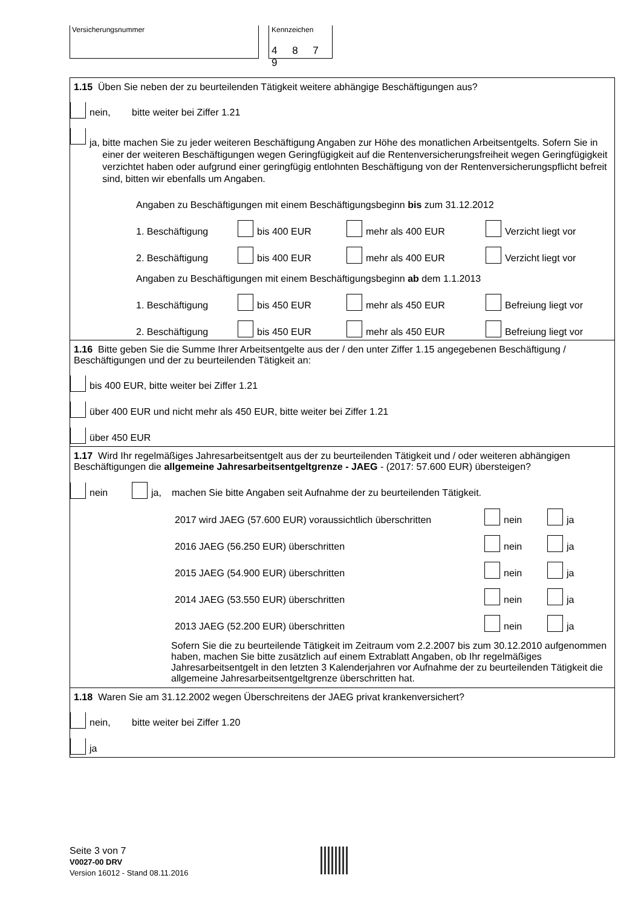Versicherungsnummer Kennzeichen
4 8 7 9
1.15 Üben Sie neben der zu beurteilenden Tätigkeit weitere abhängige Beschäftigungen aus?
nein, bitte weiter bei Ziffer 1.21
ja, bitte machen Sie zu jeder weiteren Beschäftigung Angaben zur Höhe des monatlichen Arbeitsentgelts. Sofern Sie in einer der weiteren Beschäftigungen wegen Geringfügigkeit auf die Rentenversicherungsfreiheit wegen Geringfügigkeit verzichtet haben oder aufgrund einer geringfügig entlohnten Beschäftigung von der Rentenversicherungspflicht befreit sind, bitten wir ebenfalls um Angaben.
Angaben zu Beschäftigungen mit einem Beschäftigungsbeginn bis zum 31.12.2012
1. Beschäftigung bis 400 EUR mehr als 400 EUR Verzicht liegt vor
2. Beschäftigung bis 400 EUR mehr als 400 EUR Verzicht liegt vor
Angaben zu Beschäftigungen mit einem Beschäftigungsbeginn ab dem 1.1.2013
1. Beschäftigung bis 450 EUR mehr als 450 EUR Befreiung liegt vor
2. Beschäftigung bis 450 EUR mehr als 450 EUR Befreiung liegt vor
1.16 Bitte geben Sie die Summe Ihrer Arbeitsentgelte aus der / den unter Ziffer 1.15 angegebenen Beschäftigung / Beschäftigungen und der zu beurteilenden Tätigkeit an:
bis 400 EUR, bitte weiter bei Ziffer 1.21
über 400 EUR und nicht mehr als 450 EUR, bitte weiter bei Ziffer 1.21
über 450 EUR
1.17 Wird Ihr regelmäßiges Jahresarbeitsentgelt aus der zu beurteilenden Tätigkeit und / oder weiteren abhängigen Beschäftigungen die allgemeine Jahresarbeitsentgeltgrenze - JAEG - (2017: 57.600 EUR) übersteigen?
nein ja, machen Sie bitte Angaben seit Aufnahme der zu beurteilenden Tätigkeit.
2017 wird JAEG (57.600 EUR) voraussichtlich überschritten nein ja
2016 JAEG (56.250 EUR) überschritten nein ja
2015 JAEG (54.900 EUR) überschritten nein ja
2014 JAEG (53.550 EUR) überschritten nein ja
2013 JAEG (52.200 EUR) überschritten nein ja
Sofern Sie die zu beurteilende Tätigkeit im Zeitraum vom 2.2.2007 bis zum 30.12.2010 aufgenommen haben, machen Sie bitte zusätzlich auf einem Extrablatt Angaben, ob Ihr regelmäßiges Jahresarbeitsentgelt in den letzten 3 Kalenderjahren vor Aufnahme der zu beurteilenden Tätigkeit die allgemeine Jahresarbeitsentgeltgrenze überschritten hat.
1.18 Waren Sie am 31.12.2002 wegen Überschreitens der JAEG privat krankenversichert?
nein, bitte weiter bei Ziffer 1.20
ja
Seite 3 von 7
V0027-00 DRV
Version 16012 - Stand 08.11.2016